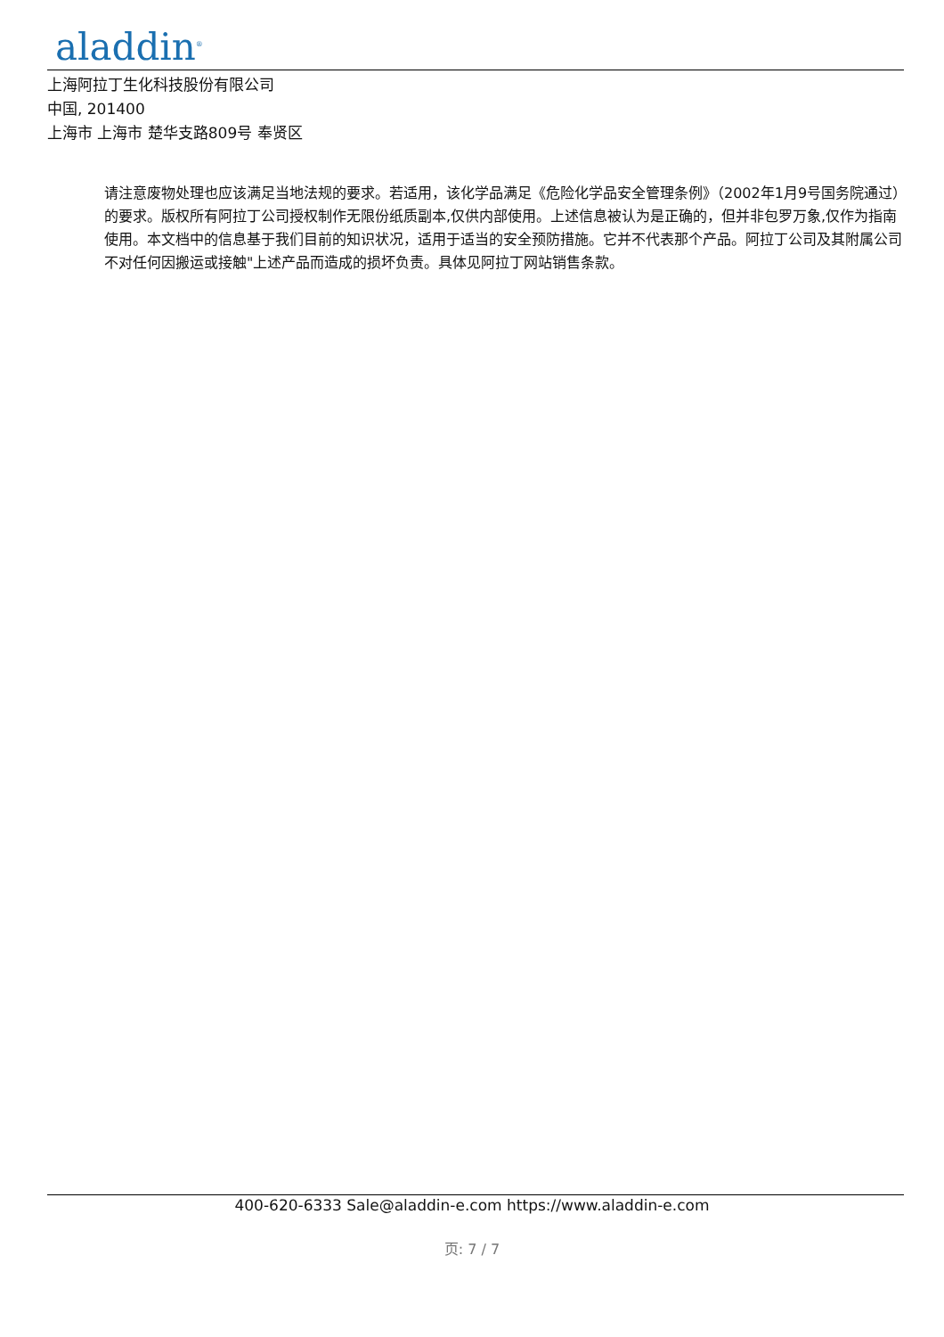aladdin<sup>®</sup>
上海阿拉丁生化科技股份有限公司
中国, 201400
上海市 上海市 楚华支路809号 奉贤区
请注意废物处理也应该满足当地法规的要求。若适用，该化学品满足《危险化学品安全管理条例》（2002年1月9号国务院通过）的要求。版权所有阿拉丁公司授权制作无限份纸质副本,仅供内部使用。上述信息被认为是正确的，但并非包罗万象,仅作为指南使用。本文档中的信息基于我们目前的知识状况，适用于适当的安全预防措施。它并不代表那个产品。阿拉丁公司及其附属公司不对任何因搬运或接触"上述产品而造成的损坏负责。具体见阿拉丁网站销售条款。
400-620-6333 Sale@aladdin-e.com https://www.aladdin-e.com
页: 7 / 7